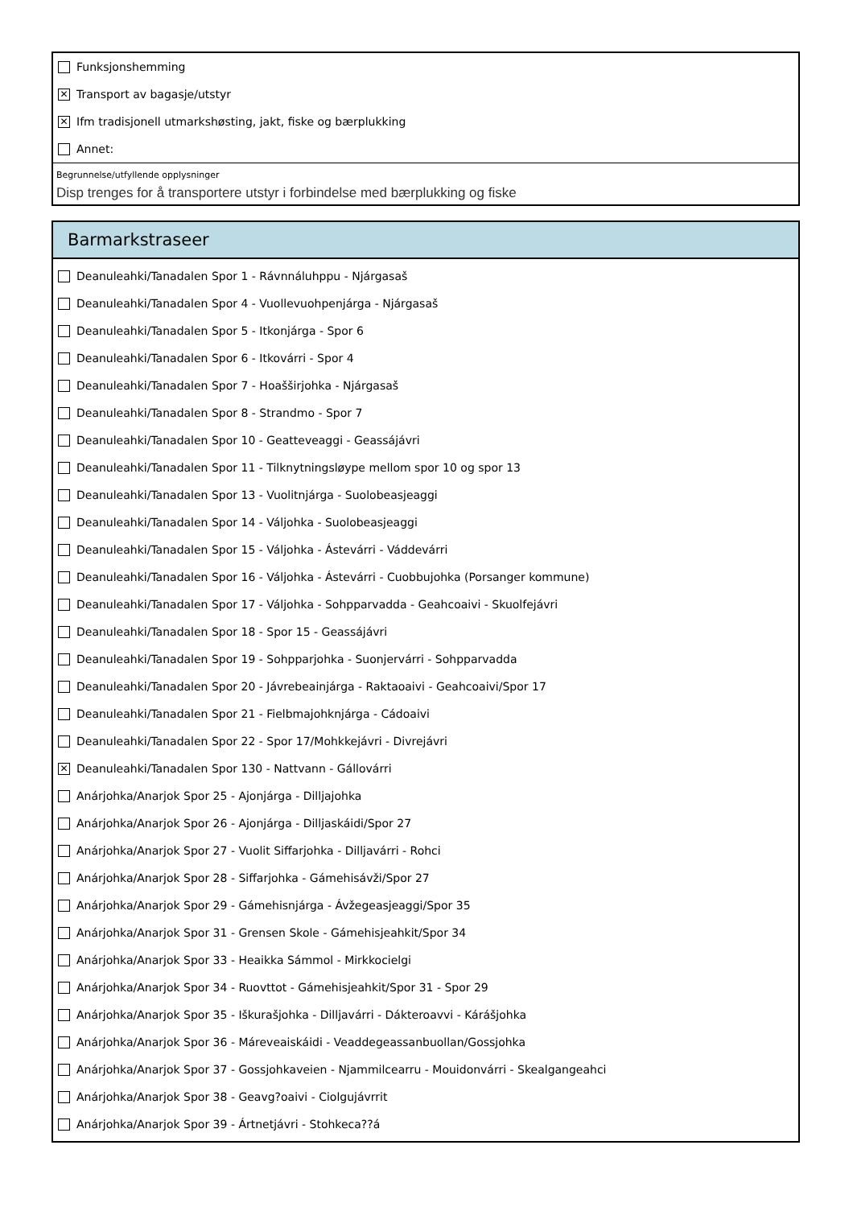Funksjonshemming
✕ Transport av bagasje/utstyr
✕ Ifm tradisjonell utmarkshøsting, jakt, fiske og bærplukking
Annet:
Begrunnelse/utfyllende opplysninger
Disp trenges for å transportere utstyr i forbindelse med bærplukking og fiske
Barmarkstraseer
Deanuleahki/Tanadalen Spor 1 - Rávnnáluhppu - Njárgasaš
Deanuleahki/Tanadalen Spor 4 - Vuollevuohpenjárga - Njárgasaš
Deanuleahki/Tanadalen Spor 5 - Itkonjárga - Spor 6
Deanuleahki/Tanadalen Spor 6 - Itkovárri - Spor 4
Deanuleahki/Tanadalen Spor 7 - Hoašširjohka - Njárgasaš
Deanuleahki/Tanadalen Spor 8 - Strandmo - Spor 7
Deanuleahki/Tanadalen Spor 10 - Geatteveaggi - Geassájávri
Deanuleahki/Tanadalen Spor 11 - Tilknytningsløype mellom spor 10 og spor 13
Deanuleahki/Tanadalen Spor 13 - Vuolitnjárga - Suolobeasjeaggi
Deanuleahki/Tanadalen Spor 14 - Váljohka - Suolobeasjeaggi
Deanuleahki/Tanadalen Spor 15 - Váljohka - Ástevárri - Váddevárri
Deanuleahki/Tanadalen Spor 16 - Váljohka - Ástevárri - Cuobbujohka (Porsanger kommune)
Deanuleahki/Tanadalen Spor 17 - Váljohka - Sohpparvadda - Geahcoaivi - Skuolfejávri
Deanuleahki/Tanadalen Spor 18 - Spor 15 - Geassájávri
Deanuleahki/Tanadalen Spor 19 - Sohpparjohka - Suonjervárri - Sohpparvadda
Deanuleahki/Tanadalen Spor 20 - Jávrebeainjárga - Raktaoaivi - Geahcoaivi/Spor 17
Deanuleahki/Tanadalen Spor 21 - Fielbmajohknjárga - Cádoaivi
Deanuleahki/Tanadalen Spor 22 - Spor 17/Mohkkejávri - Divrejávri
✕ Deanuleahki/Tanadalen Spor 130 - Nattvann - Gállovárri
Anárjohka/Anarjok Spor 25 - Ajonjárga - Dilljajohka
Anárjohka/Anarjok Spor 26 - Ajonjárga - Dilljaskáidi/Spor 27
Anárjohka/Anarjok Spor 27 - Vuolit Siffarjohka - Dilljavárri - Rohci
Anárjohka/Anarjok Spor 28 - Siffarjohka - Gámehisávži/Spor 27
Anárjohka/Anarjok Spor 29 - Gámehisnjárga - Ávžegeasjeaggi/Spor 35
Anárjohka/Anarjok Spor 31 - Grensen Skole - Gámehisjeahkit/Spor 34
Anárjohka/Anarjok Spor 33 - Heaikka Sámmol - Mirkkocielgi
Anárjohka/Anarjok Spor 34 - Ruovttot - Gámehisjeahkit/Spor 31 - Spor 29
Anárjohka/Anarjok Spor 35 - Iškurašjohka - Dilljavárri - Dákteroavvi - Kárášjohka
Anárjohka/Anarjok Spor 36 - Máreveaiskáidi - Veaddegeassanbuollan/Gossjohka
Anárjohka/Anarjok Spor 37 - Gossjohkaveien - Njammilcearru - Mouidonvárri - Skealgangeahci
Anárjohka/Anarjok Spor 38 - Geavg?oaivi - Ciolgujávrrit
Anárjohka/Anarjok Spor 39 - Ártnetjávri - Stohkeca??á